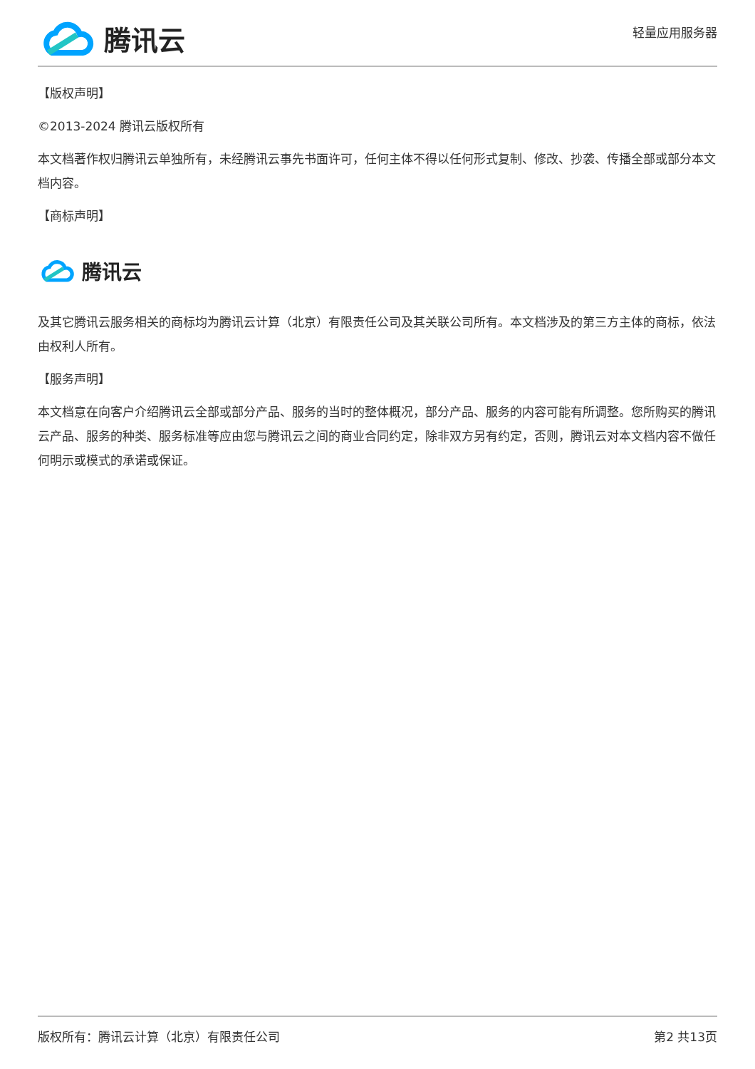腾讯云
轻量应用服务器
【版权声明】
©2013-2024 腾讯云版权所有
本文档著作权归腾讯云单独所有，未经腾讯云事先书面许可，任何主体不得以任何形式复制、修改、抄袭、传播全部或部分本文档内容。
【商标声明】
腾讯云
及其它腾讯云服务相关的商标均为腾讯云计算（北京）有限责任公司及其关联公司所有。本文档涉及的第三方主体的商标，依法由权利人所有。
【服务声明】
本文档意在向客户介绍腾讯云全部或部分产品、服务的当时的整体概况，部分产品、服务的内容可能有所调整。您所购买的腾讯云产品、服务的种类、服务标准等应由您与腾讯云之间的商业合同约定，除非双方另有约定，否则，腾讯云对本文档内容不做任何明示或模式的承诺或保证。
版权所有：腾讯云计算（北京）有限责任公司 第2 共13页